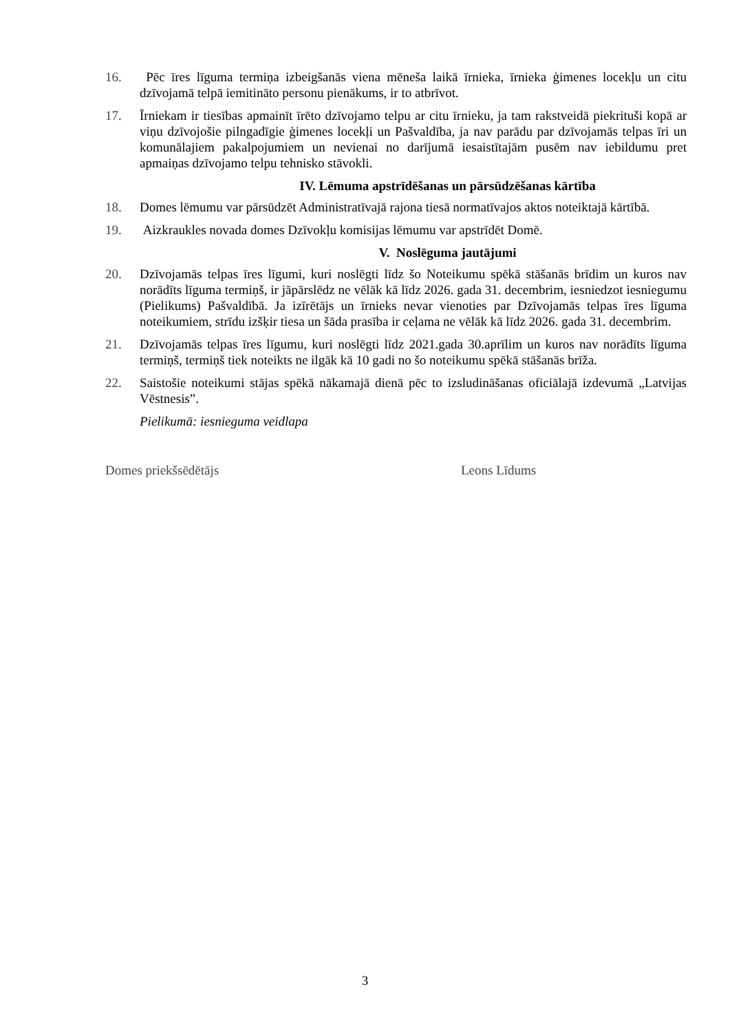16. Pēc īres līguma termiņa izbeigšanās viena mēneša laikā īrnieka, īrnieka ģimenes locekļu un citu dzīvojamā telpā iemitināto personu pienākums, ir to atbrīvot.
17. Īrniekam ir tiesības apmainīt īrēto dzīvojamo telpu ar citu īrnieku, ja tam rakstveidā piekrituši kopā ar viņu dzīvojošie pilngadīgie ģimenes locekļi un Pašvaldība, ja nav parādu par dzīvojamās telpas īri un komunālajiem pakalpojumiem un nevienai no darījumā iesaistītajām pusēm nav iebildumu pret apmaiņas dzīvojamo telpu tehnisko stāvokli.
IV. Lēmuma apstrīdēšanas un pārsūdzēšanas kārtība
18. Domes lēmumu var pārsūdzēt Administratīvajā rajona tiesā normatīvajos aktos noteiktajā kārtībā.
19. Aizkraukles novada domes Dzīvokļu komisijas lēmumu var apstrīdēt Domē.
V. Noslēguma jautājumi
20. Dzīvojamās telpas īres līgumi, kuri noslēgti līdz šo Noteikumu spēkā stāšanās brīdim un kuros nav norādīts līguma termiņš, ir jāpārslēdz ne vēlāk kā līdz 2026. gada 31. decembrim, iesniedzot iesniegumu (Pielikums) Pašvaldībā. Ja izīrētājs un īrnieks nevar vienoties par Dzīvojamās telpas īres līguma noteikumiem, strīdu izšķir tiesa un šāda prasība ir ceļama ne vēlāk kā līdz 2026. gada 31. decembrim.
21. Dzīvojamās telpas īres līgumu, kuri noslēgti līdz 2021.gada 30.aprīlim un kuros nav norādīts līguma termiņš, termiņš tiek noteikts ne ilgāk kā 10 gadi no šo noteikumu spēkā stāšanās brīža.
22. Saistošie noteikumi stājas spēkā nākamajā dienā pēc to izsludināšanas oficiālajā izdevumā „Latvijas Vēstnesis”.
Pielikumā: iesnieguma veidlapa
Domes priekšsēdētājs Leons Līdums
3